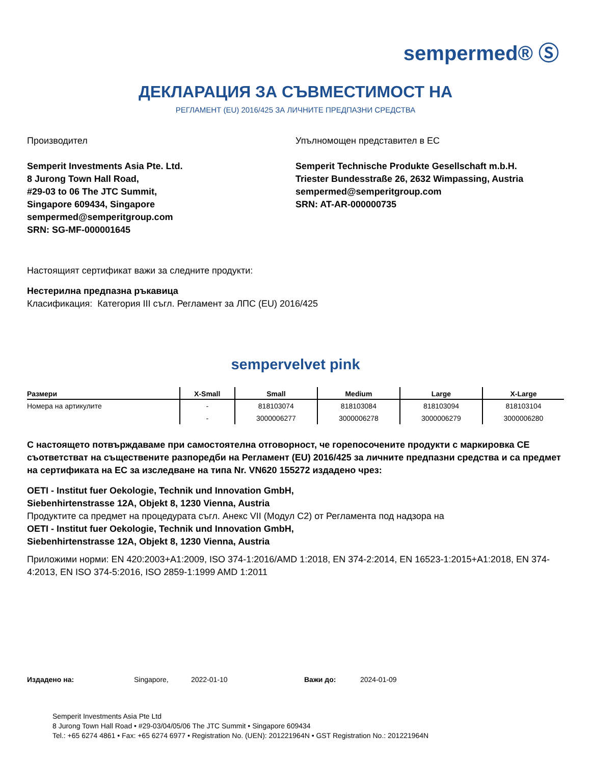sempermed® Ⓢ
ДЕКЛАРАЦИЯ ЗА СЪВМЕСТИМОСТ НА
РЕГЛАМЕНТ (EU) 2016/425 ЗА ЛИЧНИТЕ ПРЕДПАЗНИ СРЕДСТВА
Производител
Semperit Investments Asia Pte. Ltd.
8 Jurong Town Hall Road,
#29-03 to 06 The JTC Summit,
Singapore 609434, Singapore
sempermed@semperitgroup.com
SRN: SG-MF-000001645
Упълномощен представител в ЕС
Semperit Technische Produkte Gesellschaft m.b.H.
Triester Bundesstraße 26, 2632 Wimpassing, Austria
sempermed@semperitgroup.com
SRN: AT-AR-000000735
Настоящият сертификат важи за следните продукти:
Нестерилна предпазна ръкавица
Класификация: Категория III съгл. Регламент за ЛПС (EU) 2016/425
sempervelvet pink
| Размери | X-Small | Small | Medium | Large | X-Large |
| --- | --- | --- | --- | --- | --- |
| Номера на артикулите | - | 818103074 | 818103084 | 818103094 | 818103104 |
| | - | 3000006277 | 3000006278 | 3000006279 | 3000006280 |
С настоящето потвърждаваме при самостоятелна отговорност, че горепосочените продукти с маркировка CE съответстват на съществените разпоредби на Регламент (EU) 2016/425 за личните предпазни средства и са предмет на сертификата на ЕС за изследване на типа Nr. VN620 155272 издадено чрез:
OETI - Institut fuer Oekologie, Technik und Innovation GmbH,
Siebenhirtenstrasse 12A, Objekt 8, 1230 Vienna, Austria
Продуктите са предмет на процедурата съгл. Анекс VII (Модул C2) от Регламента под надзора на
OETI - Institut fuer Oekologie, Technik und Innovation GmbH,
Siebenhirtenstrasse 12A, Objekt 8, 1230 Vienna, Austria
Приложими норми: EN 420:2003+A1:2009, ISO 374-1:2016/AMD 1:2018, EN 374-2:2014, EN 16523-1:2015+A1:2018, EN 374-4:2013, EN ISO 374-5:2016, ISO 2859-1:1999 AMD 1:2011
Издадено на: Singapore, 2022-01-10 Важи до: 2024-01-09
Semperit Investments Asia Pte Ltd
8 Jurong Town Hall Road • #29-03/04/05/06 The JTC Summit • Singapore 609434
Tel.: +65 6274 4861 • Fax: +65 6274 6977 • Registration No. (UEN): 201221964N • GST Registration No.: 201221964N